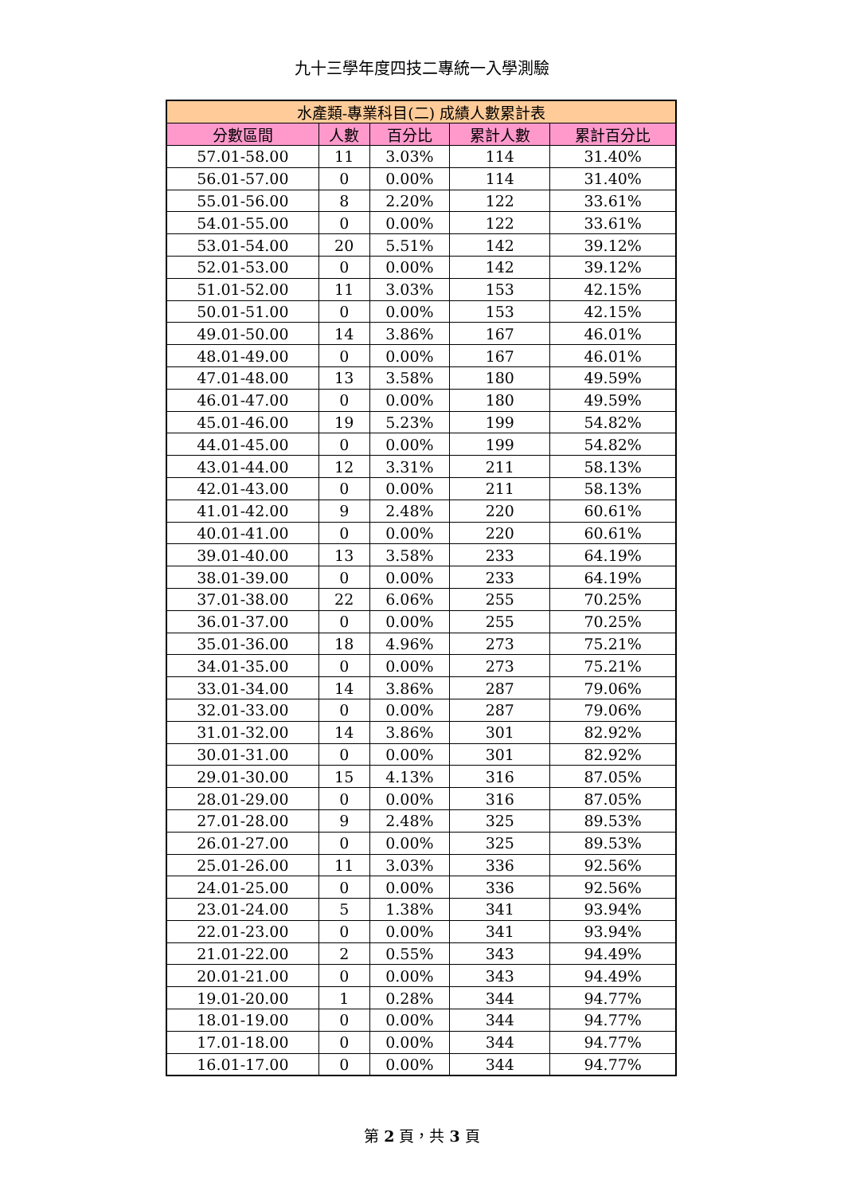九十三學年度四技二專統一入學測驗
| 水產類-專業科目(二) 成績人數累計表 | | | | |
| --- | --- | --- | --- | --- |
| 分數區間 | 人數 | 百分比 | 累計人數 | 累計百分比 |
| 57.01-58.00 | 11 | 3.03% | 114 | 31.40% |
| 56.01-57.00 | 0 | 0.00% | 114 | 31.40% |
| 55.01-56.00 | 8 | 2.20% | 122 | 33.61% |
| 54.01-55.00 | 0 | 0.00% | 122 | 33.61% |
| 53.01-54.00 | 20 | 5.51% | 142 | 39.12% |
| 52.01-53.00 | 0 | 0.00% | 142 | 39.12% |
| 51.01-52.00 | 11 | 3.03% | 153 | 42.15% |
| 50.01-51.00 | 0 | 0.00% | 153 | 42.15% |
| 49.01-50.00 | 14 | 3.86% | 167 | 46.01% |
| 48.01-49.00 | 0 | 0.00% | 167 | 46.01% |
| 47.01-48.00 | 13 | 3.58% | 180 | 49.59% |
| 46.01-47.00 | 0 | 0.00% | 180 | 49.59% |
| 45.01-46.00 | 19 | 5.23% | 199 | 54.82% |
| 44.01-45.00 | 0 | 0.00% | 199 | 54.82% |
| 43.01-44.00 | 12 | 3.31% | 211 | 58.13% |
| 42.01-43.00 | 0 | 0.00% | 211 | 58.13% |
| 41.01-42.00 | 9 | 2.48% | 220 | 60.61% |
| 40.01-41.00 | 0 | 0.00% | 220 | 60.61% |
| 39.01-40.00 | 13 | 3.58% | 233 | 64.19% |
| 38.01-39.00 | 0 | 0.00% | 233 | 64.19% |
| 37.01-38.00 | 22 | 6.06% | 255 | 70.25% |
| 36.01-37.00 | 0 | 0.00% | 255 | 70.25% |
| 35.01-36.00 | 18 | 4.96% | 273 | 75.21% |
| 34.01-35.00 | 0 | 0.00% | 273 | 75.21% |
| 33.01-34.00 | 14 | 3.86% | 287 | 79.06% |
| 32.01-33.00 | 0 | 0.00% | 287 | 79.06% |
| 31.01-32.00 | 14 | 3.86% | 301 | 82.92% |
| 30.01-31.00 | 0 | 0.00% | 301 | 82.92% |
| 29.01-30.00 | 15 | 4.13% | 316 | 87.05% |
| 28.01-29.00 | 0 | 0.00% | 316 | 87.05% |
| 27.01-28.00 | 9 | 2.48% | 325 | 89.53% |
| 26.01-27.00 | 0 | 0.00% | 325 | 89.53% |
| 25.01-26.00 | 11 | 3.03% | 336 | 92.56% |
| 24.01-25.00 | 0 | 0.00% | 336 | 92.56% |
| 23.01-24.00 | 5 | 1.38% | 341 | 93.94% |
| 22.01-23.00 | 0 | 0.00% | 341 | 93.94% |
| 21.01-22.00 | 2 | 0.55% | 343 | 94.49% |
| 20.01-21.00 | 0 | 0.00% | 343 | 94.49% |
| 19.01-20.00 | 1 | 0.28% | 344 | 94.77% |
| 18.01-19.00 | 0 | 0.00% | 344 | 94.77% |
| 17.01-18.00 | 0 | 0.00% | 344 | 94.77% |
| 16.01-17.00 | 0 | 0.00% | 344 | 94.77% |
第 2 頁，共 3 頁